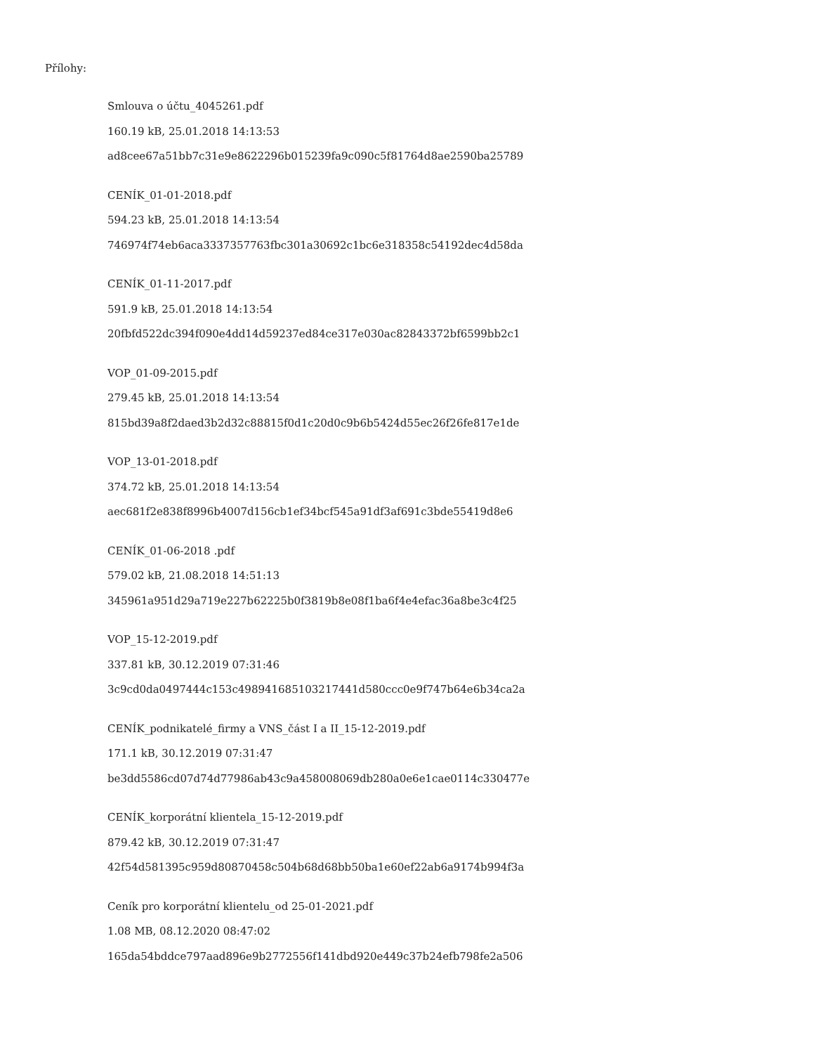Přílohy:
Smlouva o účtu_4045261.pdf
160.19 kB, 25.01.2018 14:13:53
ad8cee67a51bb7c31e9e8622296b015239fa9c090c5f81764d8ae2590ba25789
CENÍK_01-01-2018.pdf
594.23 kB, 25.01.2018 14:13:54
746974f74eb6aca3337357763fbc301a30692c1bc6e318358c54192dec4d58da
CENÍK_01-11-2017.pdf
591.9 kB, 25.01.2018 14:13:54
20fbfd522dc394f090e4dd14d59237ed84ce317e030ac82843372bf6599bb2c1
VOP_01-09-2015.pdf
279.45 kB, 25.01.2018 14:13:54
815bd39a8f2daed3b2d32c88815f0d1c20d0c9b6b5424d55ec26f26fe817e1de
VOP_13-01-2018.pdf
374.72 kB, 25.01.2018 14:13:54
aec681f2e838f8996b4007d156cb1ef34bcf545a91df3af691c3bde55419d8e6
CENÍK_01-06-2018 .pdf
579.02 kB, 21.08.2018 14:51:13
345961a951d29a719e227b62225b0f3819b8e08f1ba6f4e4efac36a8be3c4f25
VOP_15-12-2019.pdf
337.81 kB, 30.12.2019 07:31:46
3c9cd0da0497444c153c498941685103217441d580ccc0e9f747b64e6b34ca2a
CENÍK_podnikatelé_firmy a VNS_část I a II_15-12-2019.pdf
171.1 kB, 30.12.2019 07:31:47
be3dd5586cd07d74d77986ab43c9a458008069db280a0e6e1cae0114c330477e
CENÍK_korporátní klientela_15-12-2019.pdf
879.42 kB, 30.12.2019 07:31:47
42f54d581395c959d80870458c504b68d68bb50ba1e60ef22ab6a9174b994f3a
Ceník pro korporátní klientelu_od 25-01-2021.pdf
1.08 MB, 08.12.2020 08:47:02
165da54bddce797aad896e9b2772556f141dbd920e449c37b24efb798fe2a506